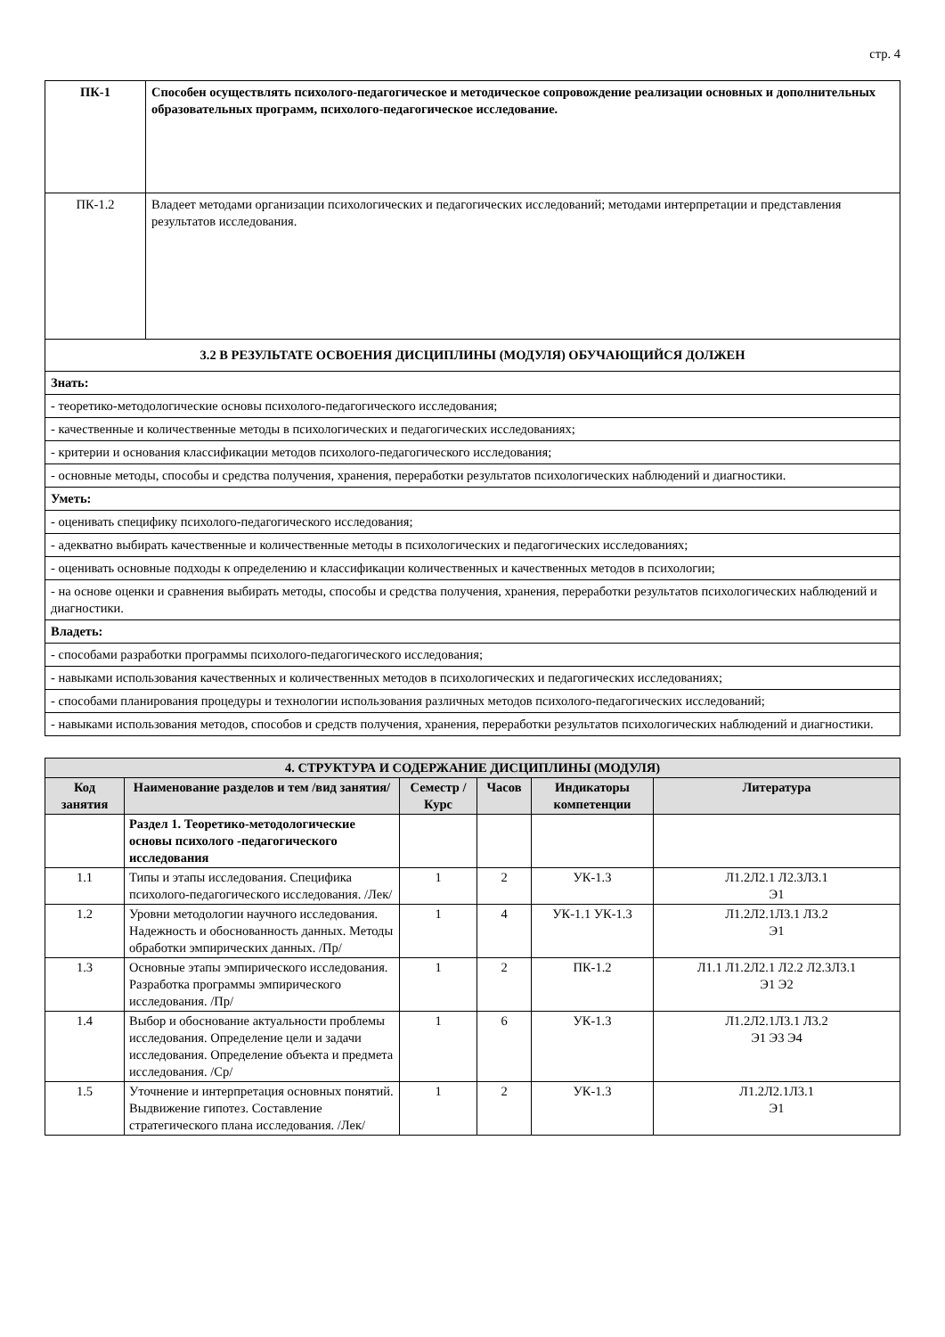стр. 4
| ПК-1 | Способен осуществлять психолого-педагогическое и методическое сопровождение реализации основных и дополнительных образовательных программ, психолого-педагогическое исследование. |
| ПК-1.2 | Владеет методами организации психологических и педагогических исследований; методами интерпретации и представления результатов исследования. |
| 3.2 В РЕЗУЛЬТАТЕ ОСВОЕНИЯ ДИСЦИПЛИНЫ (МОДУЛЯ) ОБУЧАЮЩИЙСЯ ДОЛЖЕН | |
| Знать: | |
| - теоретико-методологические основы психолого-педагогического исследования; | |
| - качественные и количественные методы в психологических и педагогических исследованиях; | |
| - критерии и основания классификации методов психолого-педагогического исследования; | |
| - основные методы, способы и средства получения, хранения, переработки результатов психологических наблюдений и диагностики. | |
| Уметь: | |
| - оценивать специфику психолого-педагогического исследования; | |
| - адекватно выбирать качественные и количественные методы в психологических и педагогических исследованиях; | |
| - оценивать основные подходы к определению и классификации количественных и качественных методов в психологии; | |
| - на основе оценки и сравнения выбирать методы, способы и средства получения, хранения, переработки результатов психологических наблюдений и диагностики. | |
| Владеть: | |
| - способами разработки программы психолого-педагогического исследования; | |
| - навыками использования качественных и количественных методов в психологических и педагогических исследованиях; | |
| - способами планирования процедуры и технологии использования различных методов психолого-педагогических исследований; | |
| - навыками использования методов, способов и средств получения, хранения, переработки результатов психологических наблюдений и диагностики. | |
| 4. СТРУКТУРА И СОДЕРЖАНИЕ ДИСЦИПЛИНЫ (МОДУЛЯ) | | | | | |
| --- | --- | --- | --- | --- | --- |
| Код занятия | Наименование разделов и тем /вид занятия/ | Семестр / Курс | Часов | Индикаторы компетенции | Литература |
| | Раздел 1. Теоретико-методологические основы психолого -педагогического исследования | | | | |
| 1.1 | Типы и этапы исследования. Специфика психолого-педагогического исследования. /Лек/ | 1 | 2 | УК-1.3 | Л1.2Л2.1 Л2.3Л3.1 Э1 |
| 1.2 | Уровни методологии научного исследования. Надежность и обоснованность данных. Методы обработки эмпирических данных. /Пр/ | 1 | 4 | УК-1.1 УК-1.3 | Л1.2Л2.1Л3.1 Л3.2 Э1 |
| 1.3 | Основные этапы эмпирического исследования. Разработка программы эмпирического исследования. /Пр/ | 1 | 2 | ПК-1.2 | Л1.1 Л1.2Л2.1 Л2.2 Л2.3Л3.1 Э1 Э2 |
| 1.4 | Выбор и обоснование актуальности проблемы исследования. Определение цели и задачи исследования. Определение объекта и предмета исследования. /Ср/ | 1 | 6 | УК-1.3 | Л1.2Л2.1Л3.1 Л3.2 Э1 Э3 Э4 |
| 1.5 | Уточнение и интерпретация основных понятий. Выдвижение гипотез. Составление стратегического плана исследования. /Лек/ | 1 | 2 | УК-1.3 | Л1.2Л2.1Л3.1 Э1 |